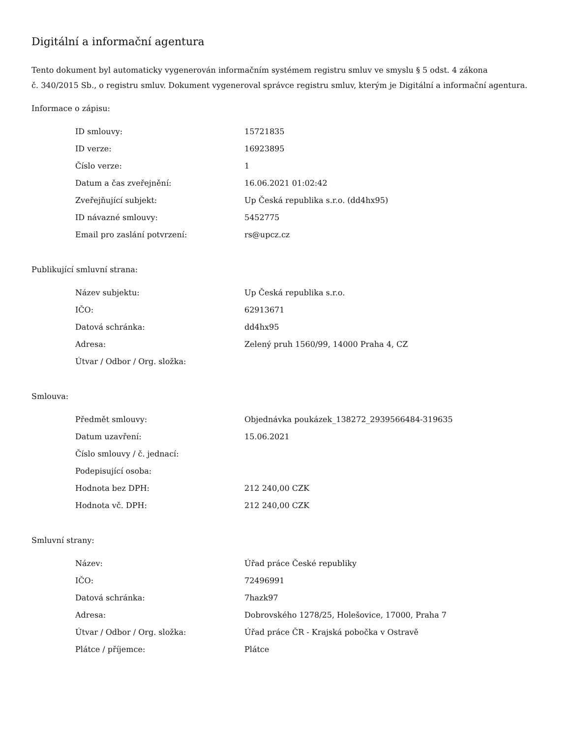Digitální a informační agentura
Tento dokument byl automaticky vygenerován informačním systémem registru smluv ve smyslu § 5 odst. 4 zákona
č. 340/2015 Sb., o registru smluv. Dokument vygeneroval správce registru smluv, kterým je Digitální a informační agentura.
Informace o zápisu:
| ID smlouvy: | 15721835 |
| ID verze: | 16923895 |
| Číslo verze: | 1 |
| Datum a čas zveřejnění: | 16.06.2021 01:02:42 |
| Zveřejňující subjekt: | Up Česká republika s.r.o. (dd4hx95) |
| ID návazné smlouvy: | 5452775 |
| Email pro zaslání potvrzení: | rs@upcz.cz |
Publikující smluvní strana:
| Název subjektu: | Up Česká republika s.r.o. |
| IČO: | 62913671 |
| Datová schránka: | dd4hx95 |
| Adresa: | Zelený pruh 1560/99, 14000 Praha 4, CZ |
| Útvar / Odbor / Org. složka: | |
Smlouva:
| Předmět smlouvy: | Objednávka poukázek_138272_2939566484-319635 |
| Datum uzavření: | 15.06.2021 |
| Číslo smlouvy / č. jednací: | |
| Podepisující osoba: | |
| Hodnota bez DPH: | 212 240,00 CZK |
| Hodnota vč. DPH: | 212 240,00 CZK |
Smluvní strany:
| Název: | Úřad práce České republiky |
| IČO: | 72496991 |
| Datová schránka: | 7hazk97 |
| Adresa: | Dobrovského 1278/25, Holešovice, 17000, Praha 7 |
| Útvar / Odbor / Org. složka: | Úřad práce ČR - Krajská pobočka v Ostravě |
| Plátce / příjemce: | Plátce |